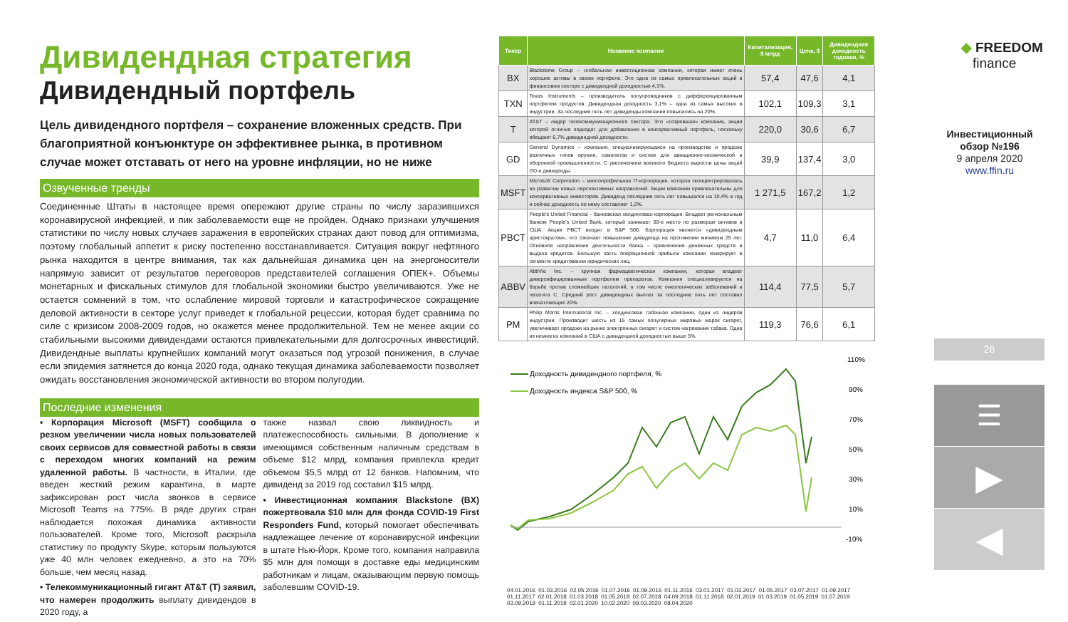Дивидендная стратегия
Дивидендный портфель
Цель дивидендного портфеля – сохранение вложенных средств. При благоприятной конъюнктуре он эффективнее рынка, в противном случае может отставать от него на уровне инфляции, но не ниже
Озвученные тренды
Соединенные Штаты в настоящее время опережают другие страны по числу заразившихся коронавирусной инфекцией, и пик заболеваемости еще не пройден. Однако признаки улучшения статистики по числу новых случаев заражения в европейских странах дают повод для оптимизма, поэтому глобальный аппетит к риску постепенно восстанавливается. Ситуация вокруг нефтяного рынка находится в центре внимания, так как дальнейшая динамика цен на энергоносители напрямую зависит от результатов переговоров представителей соглашения ОПЕК+. Объемы монетарных и фискальных стимулов для глобальной экономики быстро увеличиваются. Уже не остается сомнений в том, что ослабление мировой торговли и катастрофическое сокращение деловой активности в секторе услуг приведет к глобальной рецессии, которая будет сравнима по силе с кризисом 2008-2009 годов, но окажется менее продолжительной. Тем не менее акции со стабильными высокими дивидендами остаются привлекательными для долгосрочных инвестиций. Дивидендные выплаты крупнейших компаний могут оказаться под угрозой понижения, в случае если эпидемия затянется до конца 2020 года, однако текущая динамика заболеваемости позволяет ожидать восстановления экономической активности во втором полугодии.
Последние изменения
• Корпорация Microsoft (MSFT) сообщила о резком увеличении числа новых пользователей своих сервисов для совместной работы в связи с переходом многих компаний на режим удаленной работы. В частности, в Италии, где введен жесткий режим карантина, в марте зафиксирован рост числа звонков в сервисе Microsoft Teams на 775%. В ряде других стран наблюдается похожая динамика активности пользователей. Кроме того, Microsoft раскрыла статистику по продукту Skype, которым пользуются уже 40 млн человек ежедневно, а это на 70% больше, чем месяц назад.
• Телекоммуникационный гигант AT&T (T) заявил, что намерен продолжить выплату дивидендов в 2020 году, а
также назвал свою ликвидность и платежеспособность сильными. В дополнение к имеющимся собственным наличным средствам в объеме $12 млрд, компания привлекла кредит объемом $5,5 млрд от 12 банков. Напомним, что дивиденд за 2019 год составил $15 млрд.
• Инвестиционная компания Blackstone (BX) пожертвовала $10 млн для фонда COVID-19 First Responders Fund, который помогает обеспечивать надлежащее лечение от коронавирусной инфекции в штате Нью-Йорк. Кроме того, компания направила $5 млн для помощи в доставке еды медицинским работникам и лицам, оказывающим первую помощь заболевшим COVID-19.
| Тикер | Название компании | Капитализация, $ млрд | Цена, $ | Дивидендная доходность годовая, % |
| --- | --- | --- | --- | --- |
| BX | Blackstone Group – глобальная инвестиционная компания, которая имеет очень хорошие активы в своем портфеле. Это одна из самых привлекательных акций в финансовом секторе с дивидендной доходностью 4,1%. | 57,4 | 47,6 | 4,1 |
| TXN | Texas Instruments – производитель полупроводников с диффеpенцированным портфелем продуктов. Дивидендная доходность 3,1% – одна из самых высоких в индустрии. За последние пять лет дивиденды компании повысились на 20%. | 102,1 | 109,3 | 3,1 |
| T | AT&T – лидер телекоммуникационного сектора. Это «созревшая» компания, акции которой отлично подходят для добавления в консервативный портфель, поскольку обещают 6,7% дивидендной доходности. | 220,0 | 30,6 | 6,7 |
| GD | General Dynamics – компания, специализирующаяся на производстве и продаже различных типов оружия, самолетов и систем для авиационно-космической и оборонной промышленности. С увеличением военного бюджета выросли цены акций GD и дивиденды. | 39,9 | 137,4 | 3,0 |
| MSFT | Microsoft Corporation – многопрофильная IT-корпорация, которая сконцентрировалась на развитии новых перспективных направлений. Акции компании привлекательны для консервативных инвесторов. Дивиденд последние пять лет повышался на 10,4% в год и сейчас доходность по нему составляет 1,2%. | 1 271,5 | 167,2 | 1,2 |
| PBCT | People's United Financial – банковская холдинговая корпорация. Владеет региональным банком People's United Bank, который занимает 38-е место по размерам активов в США. Акции PBCT входят в S&P 500. Корпорация является «дивидендным аристократом», что означает повышение дивиденда на протяжении минимум 25 лет. Основное направление деятельности банка – привлечение денежных средств и выдача кредитов. Большую часть операционной прибыли компания генерирует в сегменте кредитования юридических лиц. | 4,7 | 11,0 | 6,4 |
| ABBV | AbbVie Inc. – крупная фармацевтическая компания, которая владеет диверсифицированным портфелем препаратов. Компания специализируется на борьбе против сложнейших патологий, в том числе онкологических заболеваний и гепатита С. Средний рост дивидендных выплат за последние пять лет составил впечатляющие 20%. | 114,4 | 77,5 | 5,7 |
| PM | Philip Morris International Inc. – холдинговая табачная компания, один из лидеров индустрии. Производит шесть из 15 самых популярных мировых марок сигарет, увеличивает продажи на рынке электронных сигарет и систем нагревания табака. Одна из немногих компаний в США с дивидендной доходностью выше 5%. | 119,3 | 76,6 | 6,1 |
Доходность дивидендного портфеля, %
Доходность индекса S&P 500, %
110%
90%
70%
50%
30%
10%
-10%
04.01.2016 01.03.2016 02.05.2016 01.07.2016 01.09.2016 01.11.2016 03.01.2017 01.03.2017 01.05.2017 03.07.2017 01.09.2017 01.11.2017 02.01.2018 01.03.2018 01.05.2018 02.07.2018 04.09.2018 01.11.2018 02.01.2019 01.03.2019 01.05.2019 01.07.2019 03.09.2019 01.11.2019 02.01.2020 10.02.2020 09.03.2020 08.04.2020
◆ FREEDOM
finance
Инвестиционный обзор №196
9 апреля 2020
www.ffin.ru
26
☰
▶
◀